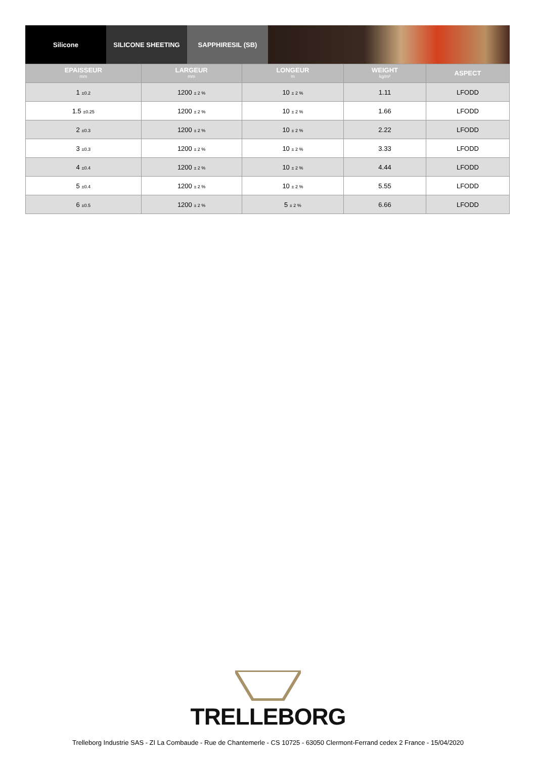Silicone SILICONE SHEETING SAPPHIRESIL (SB)
| EPAISSEUR mm | LARGEUR mm | LONGEUR m | WEIGHT kg/m² | ASPECT |
| --- | --- | --- | --- | --- |
| 1 ±0.2 | 1200 ± 2 % | 10 ± 2 % | 1.11 | LFODD |
| 1.5 ±0.25 | 1200 ± 2 % | 10 ± 2 % | 1.66 | LFODD |
| 2 ±0.3 | 1200 ± 2 % | 10 ± 2 % | 2.22 | LFODD |
| 3 ±0.3 | 1200 ± 2 % | 10 ± 2 % | 3.33 | LFODD |
| 4 ±0.4 | 1200 ± 2 % | 10 ± 2 % | 4.44 | LFODD |
| 5 ±0.4 | 1200 ± 2 % | 10 ± 2 % | 5.55 | LFODD |
| 6 ±0.5 | 1200 ± 2 % | 5 ± 2 % | 6.66 | LFODD |
TRELLEBORG
Trelleborg Industrie SAS - ZI La Combaude - Rue de Chantemerle - CS 10725 - 63050 Clermont-Ferrand cedex 2 France - 15/04/2020